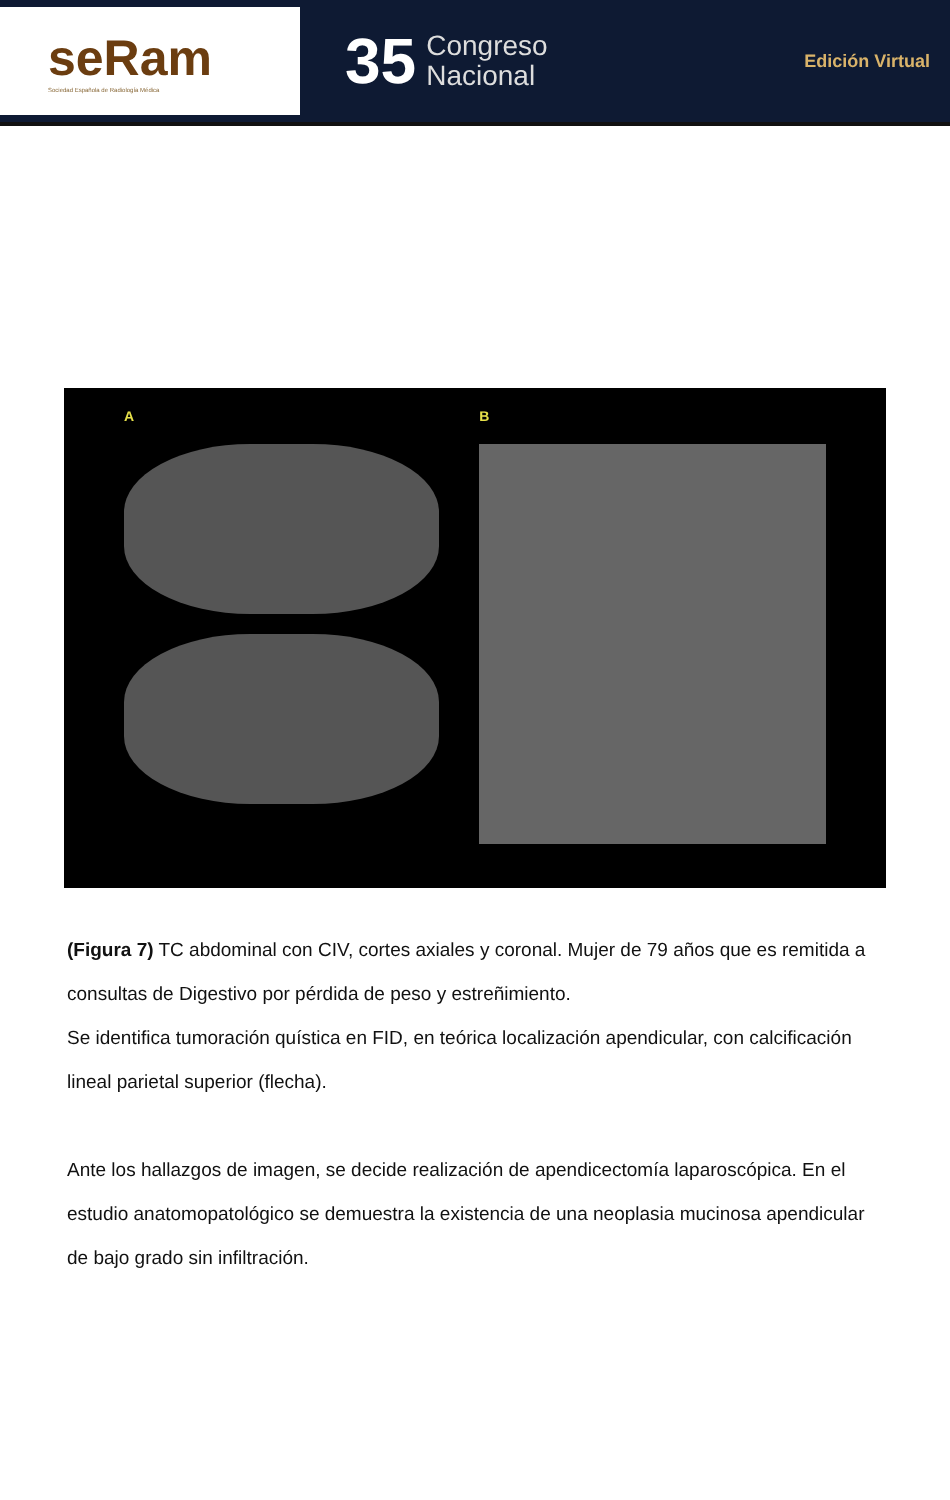seRam
Sociedad Española de Radiología Médica
35
Congreso
Nacional
Edición Virtual
A B
(Figura 7) TC abdominal con CIV, cortes axiales y coronal. Mujer de 79 años que es remitida a consultas de Digestivo por pérdida de peso y estreñimiento.
Se identifica tumoración quística en FID, en teórica localización apendicular, con calcificación lineal parietal superior (flecha).
Ante los hallazgos de imagen, se decide realización de apendicectomía laparoscópica. En el estudio anatomopatológico se demuestra la existencia de una neoplasia mucinosa apendicular de bajo grado sin infiltración.